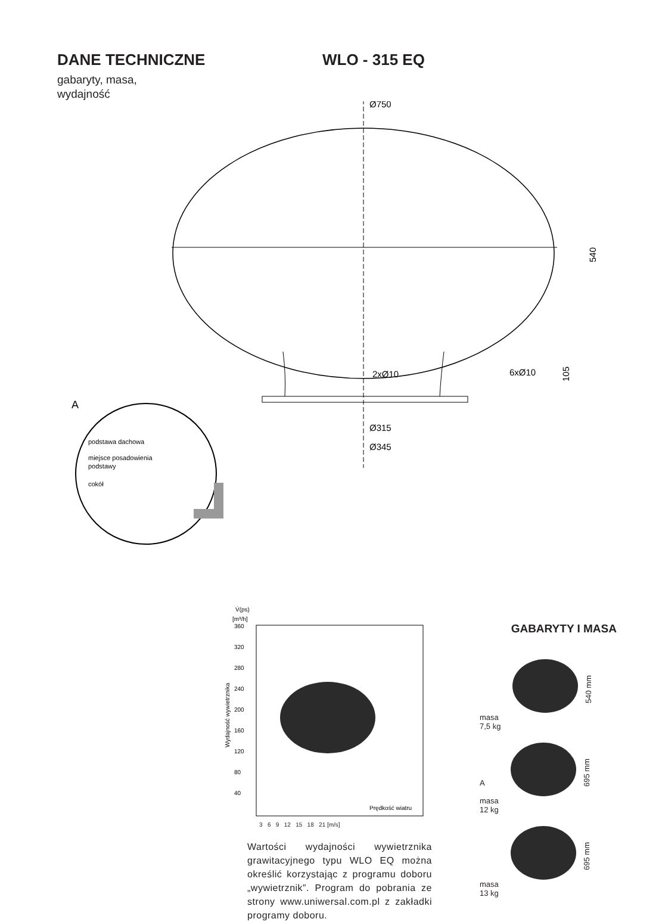DANE TECHNICZNE WLO - 315 EQ
gabaryty, masa,
wydajność
Ø750
540
105
2xØ10
6xØ10
Ø315
Ø345
A
podstawa dachowa
miejsce posadowienia
podstawy
cokół
V̇(ps)
[m³/h]
360
320
280
240
200
160
120
80
40
Wydajność wywietrznika
Prędkość wiatru
3 6 9 12 15 18 21 [m/s]
Wartości wydajności wywietrznika grawitacyjnego typu WLO EQ można określić korzystając z programu doboru „wywietrznik”. Program do pobrania ze strony www.uniwersal.com.pl z zakładki programy doboru.
GABARYTY I MASA
masa
7,5 kg
540 mm
A
masa
12 kg
695 mm
masa
13 kg
695 mm